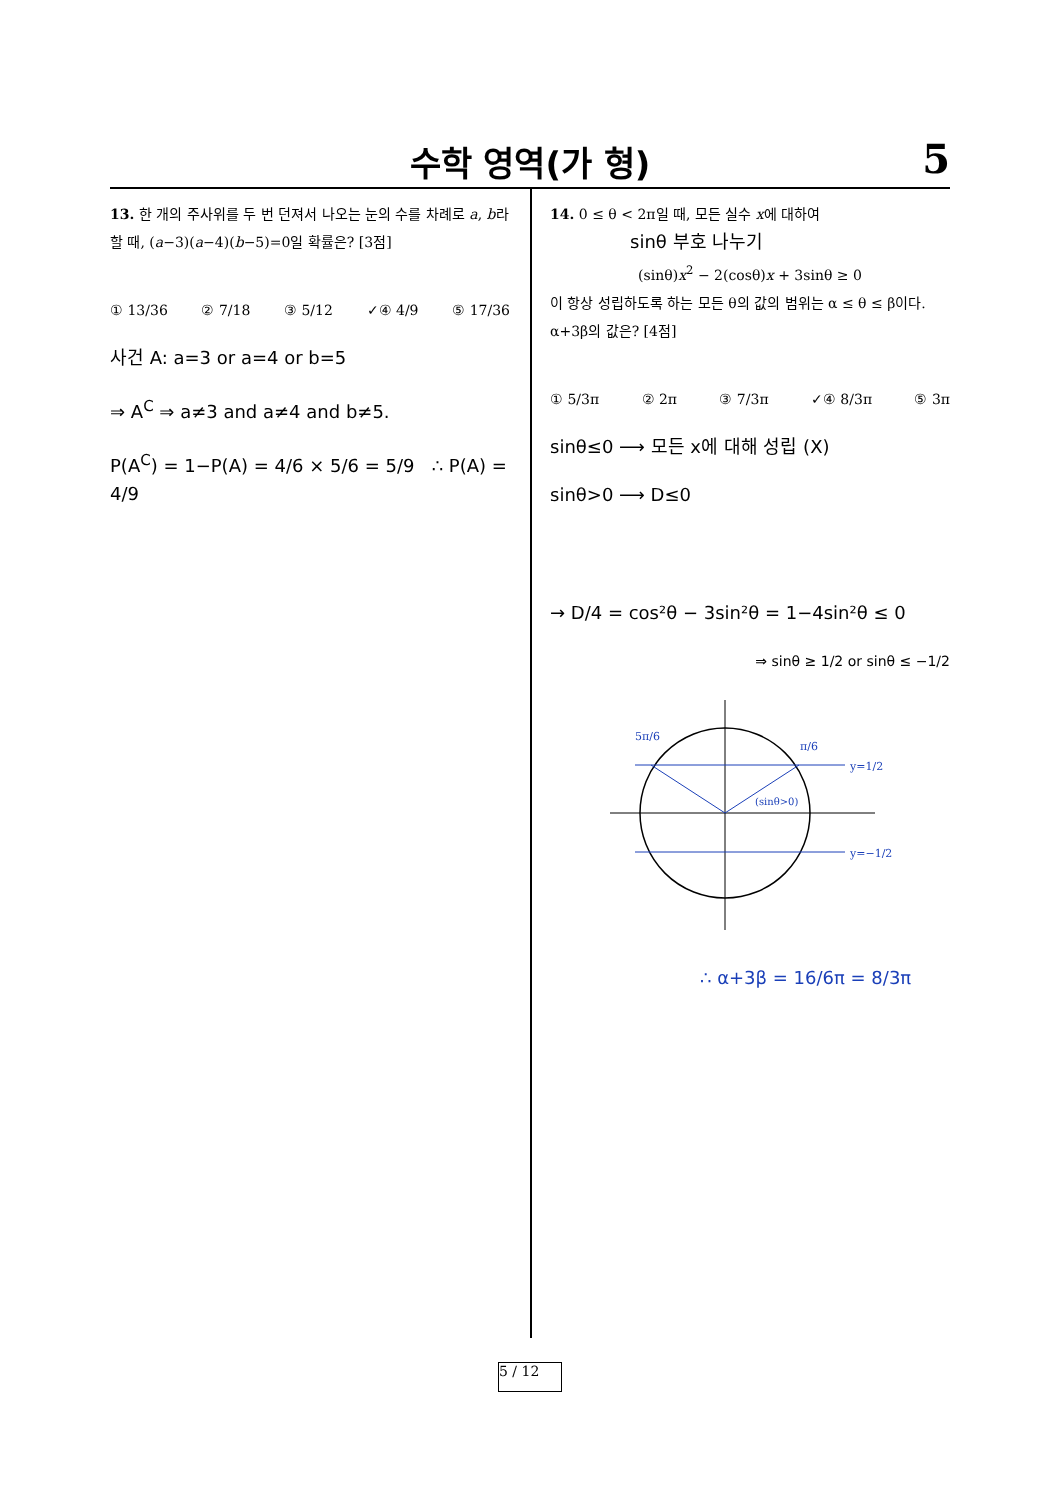수학 영역(가 형)
5
13. 한 개의 주사위를 두 번 던져서 나오는 눈의 수를 차례로 a, b라 할 때, (a−3)(a−4)(b−5)=0일 확률은? [3점]
① 13/36 ② 7/18 ③ 5/12 ✓④ 4/9 ⑤ 17/36
사건 A: a=3 or a=4 or b=5
⇒ A<sup>C</sup> ⇒ a≠3 and a≠4 and b≠5.
P(A<sup>C</sup>) = 1−P(A) = 4/6 × 5/6 = 5/9 ∴ P(A) = 4/9
14. 0 ≤ θ < 2π일 때, 모든 실수 x에 대하여
sinθ 부호 나누기
(sinθ)x<sup>2</sup> − 2(cosθ)x + 3sinθ ≥ 0
이 항상 성립하도록 하는 모든 θ의 값의 범위는 α ≤ θ ≤ β이다. α+3β의 값은? [4점]
① 5/3π ② 2π ③ 7/3π ✓④ 8/3π ⑤ 3π
sinθ≤0 ⟶ 모든 x에 대해 성립 (X)
sinθ>0 ⟶ D≤0
→ D/4 = cos²θ − 3sin²θ = 1−4sin²θ ≤ 0
⇒ sinθ ≥ 1/2 or sinθ ≤ −1/2
5π/6
π/6
y=1/2
y=−1/2
(sinθ>0)
∴ α+3β = 16/6π = 8/3π
5 / 12